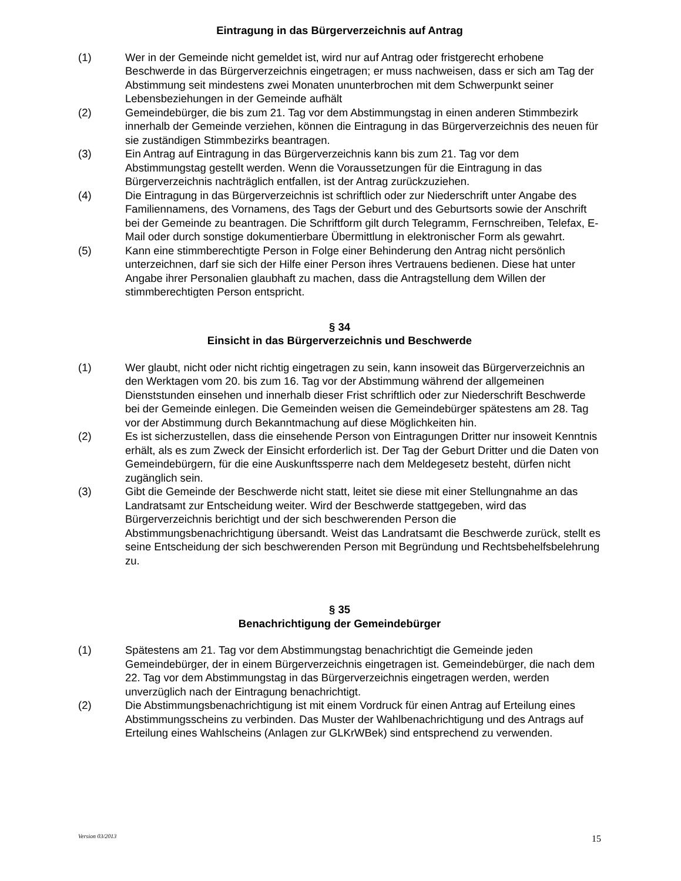Eintragung in das Bürgerverzeichnis auf Antrag
(1) Wer in der Gemeinde nicht gemeldet ist, wird nur auf Antrag oder fristgerecht erhobene Beschwerde in das Bürgerverzeichnis eingetragen; er muss nachweisen, dass er sich am Tag der Abstimmung seit mindestens zwei Monaten ununterbrochen mit dem Schwerpunkt seiner Lebensbeziehungen in der Gemeinde aufhält
(2) Gemeindebürger, die bis zum 21. Tag vor dem Abstimmungstag in einen anderen Stimmbezirk innerhalb der Gemeinde verziehen, können die Eintragung in das Bürgerverzeichnis des neuen für sie zuständigen Stimmbezirks beantragen.
(3) Ein Antrag auf Eintragung in das Bürgerverzeichnis kann bis zum 21. Tag vor dem Abstimmungstag gestellt werden. Wenn die Voraussetzungen für die Eintragung in das Bürgerverzeichnis nachträglich entfallen, ist der Antrag zurückzuziehen.
(4) Die Eintragung in das Bürgerverzeichnis ist schriftlich oder zur Niederschrift unter Angabe des Familiennamens, des Vornamens, des Tags der Geburt und des Geburtsorts sowie der Anschrift bei der Gemeinde zu beantragen. Die Schriftform gilt durch Telegramm, Fernschreiben, Telefax, E-Mail oder durch sonstige dokumentierbare Übermittlung in elektronischer Form als gewahrt.
(5) Kann eine stimmberechtigte Person in Folge einer Behinderung den Antrag nicht persönlich unterzeichnen, darf sie sich der Hilfe einer Person ihres Vertrauens bedienen. Diese hat unter Angabe ihrer Personalien glaubhaft zu machen, dass die Antragstellung dem Willen der stimmberechtigten Person entspricht.
§ 34
Einsicht in das Bürgerverzeichnis und Beschwerde
(1) Wer glaubt, nicht oder nicht richtig eingetragen zu sein, kann insoweit das Bürgerverzeichnis an den Werktagen vom 20. bis zum 16. Tag vor der Abstimmung während der allgemeinen Dienststunden einsehen und innerhalb dieser Frist schriftlich oder zur Niederschrift Beschwerde bei der Gemeinde einlegen. Die Gemeinden weisen die Gemeindebürger spätestens am 28. Tag vor der Abstimmung durch Bekanntmachung auf diese Möglichkeiten hin.
(2) Es ist sicherzustellen, dass die einsehende Person von Eintragungen Dritter nur insoweit Kenntnis erhält, als es zum Zweck der Einsicht erforderlich ist. Der Tag der Geburt Dritter und die Daten von Gemeindebürgern, für die eine Auskunftssperre nach dem Meldegesetz besteht, dürfen nicht zugänglich sein.
(3) Gibt die Gemeinde der Beschwerde nicht statt, leitet sie diese mit einer Stellungnahme an das Landratsamt zur Entscheidung weiter. Wird der Beschwerde stattgegeben, wird das Bürgerverzeichnis berichtigt und der sich beschwerenden Person die Abstimmungsbenachrichtigung übersandt. Weist das Landratsamt die Beschwerde zurück, stellt es seine Entscheidung der sich beschwerenden Person mit Begründung und Rechtsbehelfsbelehrung zu.
§ 35
Benachrichtigung der Gemeindebürger
(1) Spätestens am 21. Tag vor dem Abstimmungstag benachrichtigt die Gemeinde jeden Gemeindebürger, der in einem Bürgerverzeichnis eingetragen ist. Gemeindebürger, die nach dem 22. Tag vor dem Abstimmungstag in das Bürgerverzeichnis eingetragen werden, werden unverzüglich nach der Eintragung benachrichtigt.
(2) Die Abstimmungsbenachrichtigung ist mit einem Vordruck für einen Antrag auf Erteilung eines Abstimmungsscheins zu verbinden. Das Muster der Wahlbenachrichtigung und des Antrags auf Erteilung eines Wahlscheins (Anlagen zur GLKrWBek) sind entsprechend zu verwenden.
Version 03/2013 15